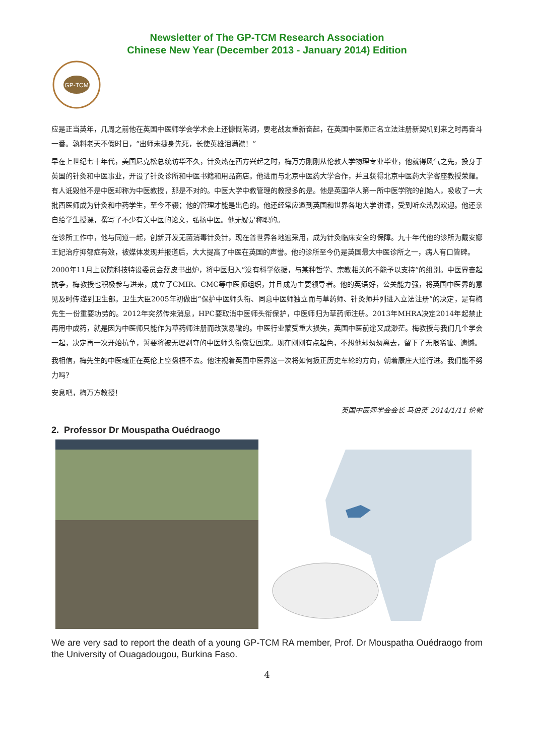Newsletter of The GP-TCM Research Association
Chinese New Year (December 2013 - January 2014) Edition
GP-TCM
应是正当英年，几周之前他在英国中医师学会学术会上还慷慨陈词，要老战友重新奋起，在英国中医师正名立法注册新契机到来之时再奋斗一番。孰料老天不假时日，“出师未捷身先死，长使英雄泪满襟！”
早在上世纪七十年代，美国尼克松总统访华不久，针灸热在西方兴起之时，梅万方刚刚从伦敦大学物理专业毕业，他就得风气之先，投身于英国的针灸和中医事业，开设了针灸诊所和中医书籍和用品商店。他进而与北京中医药大学合作，并且获得北京中医药大学客座教授荣耀。有人诋毁他不是中医却称为中医教授，那是不对的。中医大学中教管理的教授多的是。他是英国华人第一所中医学院的创始人，吸收了一大批西医师成为针灸和中药学生，至今不辍；他的管理才能是出色的。他还经常应邀到英国和世界各地大学讲课，受到听众热烈欢迎。他还亲自给学生授课，撰写了不少有关中医的论文，弘扬中医。他无疑是称职的。
在诊所工作中，他与同道一起，创新开发无菌消毒针灸针，现在普世界各地遍采用，成为针灸临床安全的保障。九十年代他的诊所为戴安娜王妃治疗抑郁症有效，被媒体发现并报道后，大大提高了中医在英国的声誉。他的诊所至今仍是英国最大中医诊所之一，病人有口皆碑。
2000年11月上议院科技特设委员会蓝皮书出炉，将中医归入“没有科学依据，与某种哲学、宗教相关的不能予以支持”的组别。中医界奋起抗争，梅教授也积极参与进来，成立了CMIR、CMC等中医师组织，并且成为主要领导者。他的英语好，公关能力强，将英国中医界的意见及时传递到卫生部。卫生大臣2005年初做出“保护中医师头衔、同意中医师独立而与草药师、针灸师并列进入立法注册”的决定，是有梅先生一份重要功劳的。2012年突然传来消息，HPC要取消中医师头衔保护，中医师归为草药师注册。2013年MHRA决定2014年起禁止再用中成药，就是因为中医师只能作为草药师注册而改弦易辙的。中医行业蒙受重大损失，英国中医前途又成渺茫。梅教授与我们几个学会一起，决定再一次开始抗争，誓要将被无理剥夺的中医师头衔恢复回来。现在刚刚有点起色，不想他却匆匆离去，留下了无限唏嘘、遗憾。
我相信，梅先生的中医魂正在英伦上空盘桓不去。他注视着英国中医界这一次将如何扳正历史车轮的方向，朝着康庄大道行进。我们能不努力吗?
安息吧，梅万方教授！
英国中医师学会会长 马伯英 2014/1/11 伦敦
2. Professor Dr Mouspatha Ouédraogo
We are very sad to report the death of a young GP-TCM RA member, Prof. Dr Mouspatha Ouédraogo from the University of Ouagadougou, Burkina Faso.
4